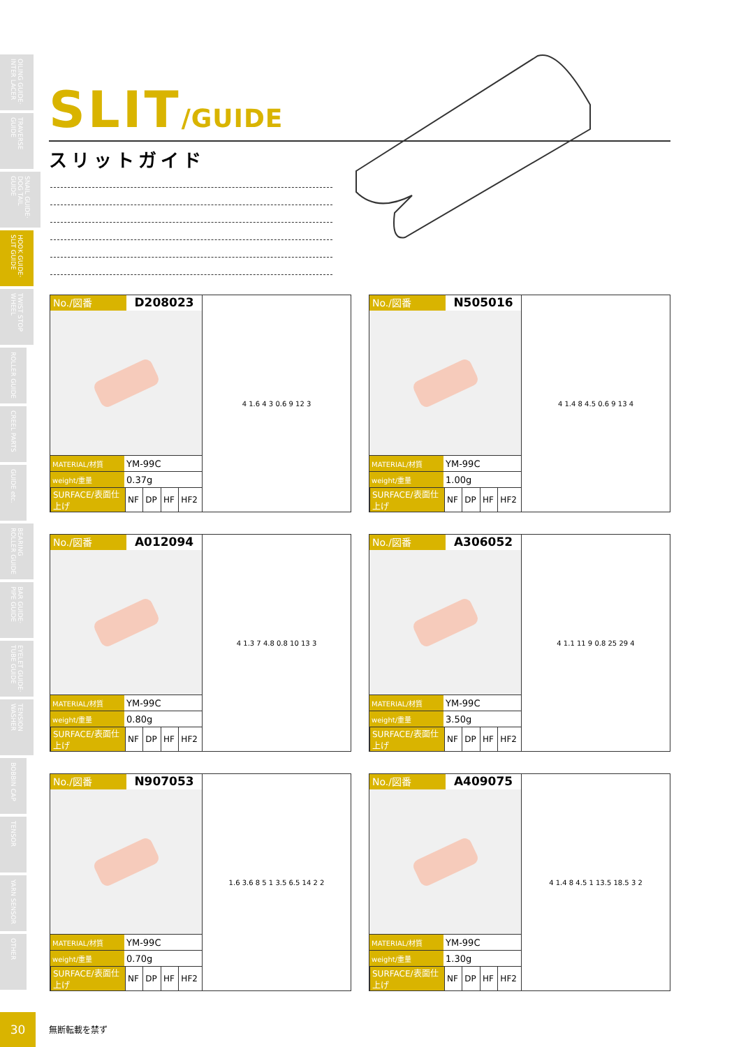OILING GUIDE· INTER LACER
TRAVERSE GUIDE
SNAIL GUIDE· DOG TAIL GUIDE
HOOK GUIDE· SLIT GUIDE
TWIST STOP WHEEL
ROLLER GUIDE
CREEL PARTS
GUIDE etc.
BEARING ROLLER GUIDE
BAR GUIDE· PIPE GUIDE
EYELET GUIDE· TUBE GUIDE
TENSION WASHER
BOBBIN CAP
TENSOR
YARN SENSOR
OTHER
SLIT/GUIDE
スリットガイド
No./図番 D208023
| MATERIAL/材質 | YM-99C |
| weight/重量 | 0.37g |
| SURFACE/表面仕上げ | NF | DP | HF | HF2 |
4 1.6 4 3 0.6 9 12 3
No./図番 N505016
| MATERIAL/材質 | YM-99C |
| weight/重量 | 1.00g |
| SURFACE/表面仕上げ | NF | DP | HF | HF2 |
4 1.4 8 4.5 0.6 9 13 4
No./図番 A012094
| MATERIAL/材質 | YM-99C |
| weight/重量 | 0.80g |
| SURFACE/表面仕上げ | NF | DP | HF | HF2 |
4 1.3 7 4.8 0.8 10 13 3
No./図番 A306052
| MATERIAL/材質 | YM-99C |
| weight/重量 | 3.50g |
| SURFACE/表面仕上げ | NF | DP | HF | HF2 |
4 1.1 11 9 0.8 25 29 4
No./図番 N907053
| MATERIAL/材質 | YM-99C |
| weight/重量 | 0.70g |
| SURFACE/表面仕上げ | NF | DP | HF | HF2 |
1.6 3.6 8 5 1 3.5 6.5 14 2 2
No./図番 A409075
| MATERIAL/材質 | YM-99C |
| weight/重量 | 1.30g |
| SURFACE/表面仕上げ | NF | DP | HF | HF2 |
4 1.4 8 4.5 1 13.5 18.5 3 2
30
無断転載を禁ず